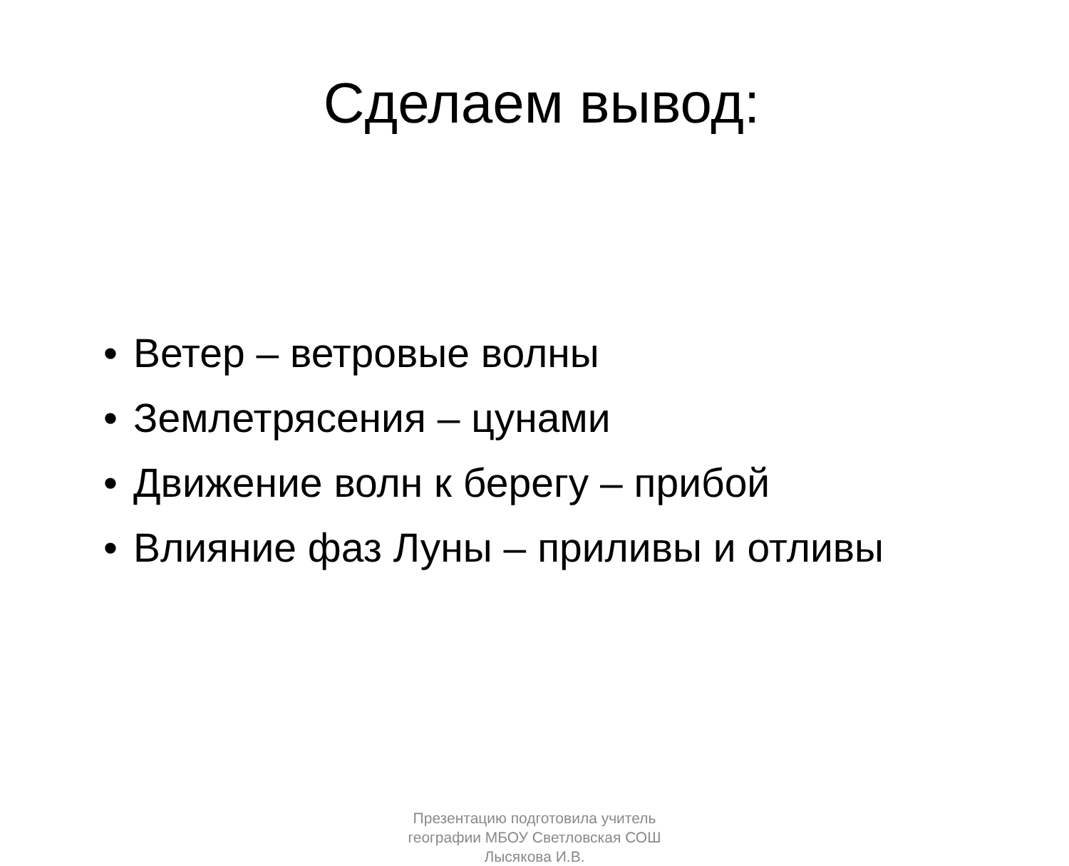Сделаем вывод:
• Ветер – ветровые волны
• Землетрясения – цунами
• Движение волн к берегу – прибой
• Влияние фаз Луны – приливы и отливы
Презентацию подготовила учитель
географии МБОУ Светловская СОШ
Лысякова И.В.